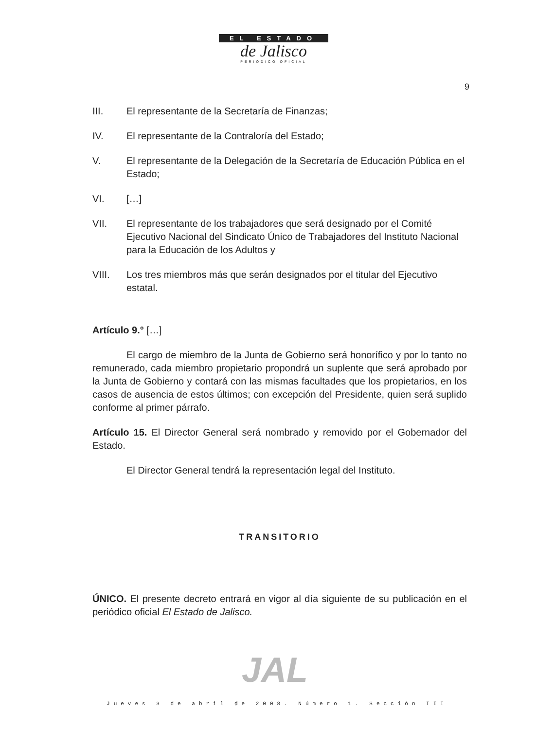EL ESTADO
de Jalisco
PERIÓDICO OFICIAL
9
III. El representante de la Secretaría de Finanzas;
IV. El representante de la Contraloría del Estado;
V. El representante de la Delegación de la Secretaría de Educación Pública en el Estado;
VI. […]
VII. El representante de los trabajadores que será designado por el Comité Ejecutivo Nacional del Sindicato Único de Trabajadores del Instituto Nacional para la Educación de los Adultos y
VIII. Los tres miembros más que serán designados por el titular del Ejecutivo estatal.
Artículo 9.° […]
El cargo de miembro de la Junta de Gobierno será honorífico y por lo tanto no remunerado, cada miembro propietario propondrá un suplente que será aprobado por la Junta de Gobierno y contará con las mismas facultades que los propietarios, en los casos de ausencia de estos últimos; con excepción del Presidente, quien será suplido conforme al primer párrafo.
Artículo 15. El Director General será nombrado y removido por el Gobernador del Estado.
El Director General tendrá la representación legal del Instituto.
TRANSITORIO
ÚNICO. El presente decreto entrará en vigor al día siguiente de su publicación en el periódico oficial El Estado de Jalisco.
JAL
Jueves 3 de abril de 2008. Número 1. Sección III